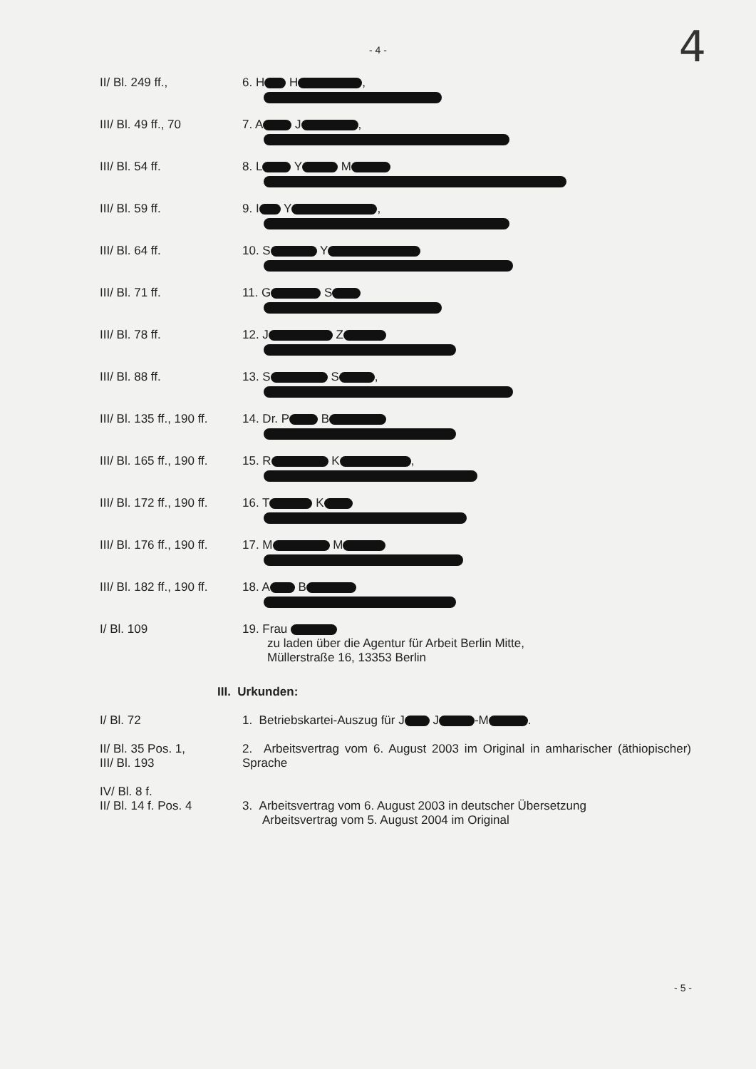- 4 -
4
II/ Bl. 249 ff., 6. H H ,
III/ Bl. 49 ff., 70 7. A J ,
III/ Bl. 54 ff. 8. L Y M
III/ Bl. 59 ff. 9. I Y ,
III/ Bl. 64 ff. 10. S Y
III/ Bl. 71 ff. 11. G S
III/ Bl. 78 ff. 12. J Z
III/ Bl. 88 ff. 13. S S ,
III/ Bl. 135 ff., 190 ff.
14. Dr. P B
III/ Bl. 165 ff., 190 ff.
15. R K ,
III/ Bl. 172 ff., 190 ff.
16. T K
III/ Bl. 176 ff., 190 ff.
17. M M
III/ Bl. 182 ff., 190 ff.
18. A B
I/ Bl. 109 19. Frau
zu laden über die Agentur für Arbeit Berlin Mitte,
Müllerstraße 16, 13353 Berlin
III. Urkunden:
I/ Bl. 72 1. Betriebskartei-Auszug für J J -M .
II/ Bl. 35 Pos. 1,
III/ Bl. 193
2. Arbeitsvertrag vom 6. August 2003 im Original in amharischer (äthiopischer) Sprache
IV/ Bl. 8 f.
II/ Bl. 14 f. Pos. 4
3. Arbeitsvertrag vom 6. August 2003 in deutscher Übersetzung
Arbeitsvertrag vom 5. August 2004 im Original
- 5 -